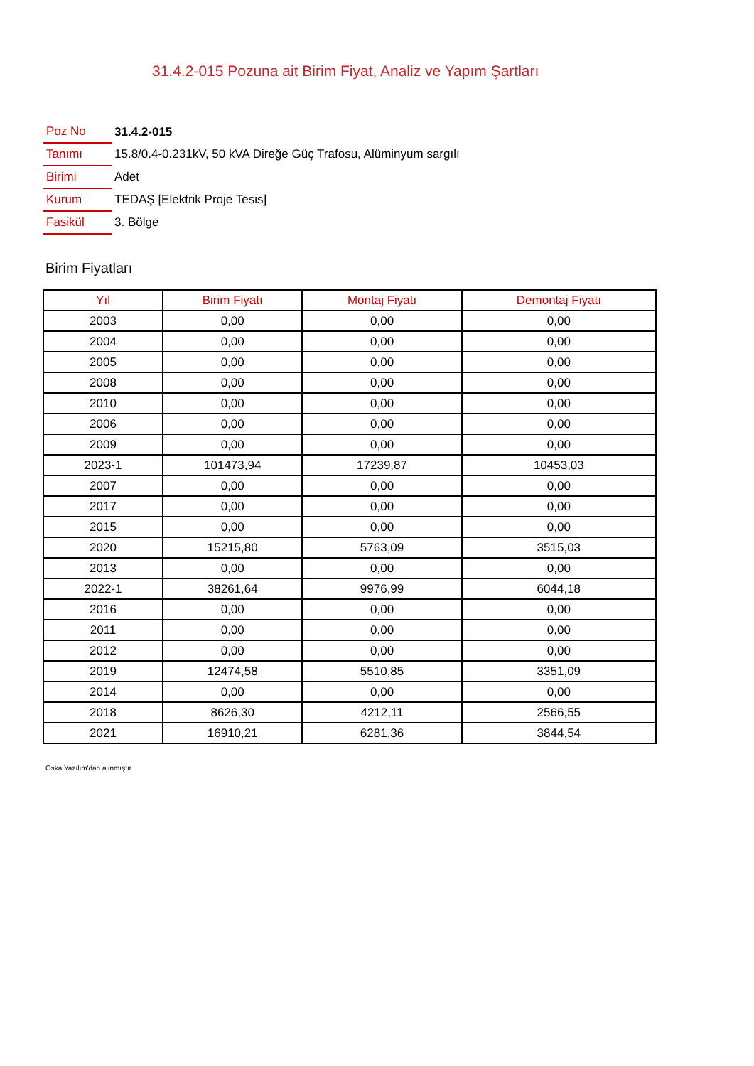31.4.2-015 Pozuna ait Birim Fiyat, Analiz ve Yapım Şartları
| Poz No | 31.4.2-015 |
| Tanımı | 15.8/0.4-0.231kV, 50 kVA Direğe Güç Trafosu, Alüminyum sargılı |
| Birimi | Adet |
| Kurum | TEDAŞ [Elektrik Proje Tesis] |
| Fasikül | 3. Bölge |
Birim Fiyatları
| Yıl | Birim Fiyatı | Montaj Fiyatı | Demontaj Fiyatı |
| --- | --- | --- | --- |
| 2003 | 0,00 | 0,00 | 0,00 |
| 2004 | 0,00 | 0,00 | 0,00 |
| 2005 | 0,00 | 0,00 | 0,00 |
| 2008 | 0,00 | 0,00 | 0,00 |
| 2010 | 0,00 | 0,00 | 0,00 |
| 2006 | 0,00 | 0,00 | 0,00 |
| 2009 | 0,00 | 0,00 | 0,00 |
| 2023-1 | 101473,94 | 17239,87 | 10453,03 |
| 2007 | 0,00 | 0,00 | 0,00 |
| 2017 | 0,00 | 0,00 | 0,00 |
| 2015 | 0,00 | 0,00 | 0,00 |
| 2020 | 15215,80 | 5763,09 | 3515,03 |
| 2013 | 0,00 | 0,00 | 0,00 |
| 2022-1 | 38261,64 | 9976,99 | 6044,18 |
| 2016 | 0,00 | 0,00 | 0,00 |
| 2011 | 0,00 | 0,00 | 0,00 |
| 2012 | 0,00 | 0,00 | 0,00 |
| 2019 | 12474,58 | 5510,85 | 3351,09 |
| 2014 | 0,00 | 0,00 | 0,00 |
| 2018 | 8626,30 | 4212,11 | 2566,55 |
| 2021 | 16910,21 | 6281,36 | 3844,54 |
Oska Yazılım'dan alınmıştır.